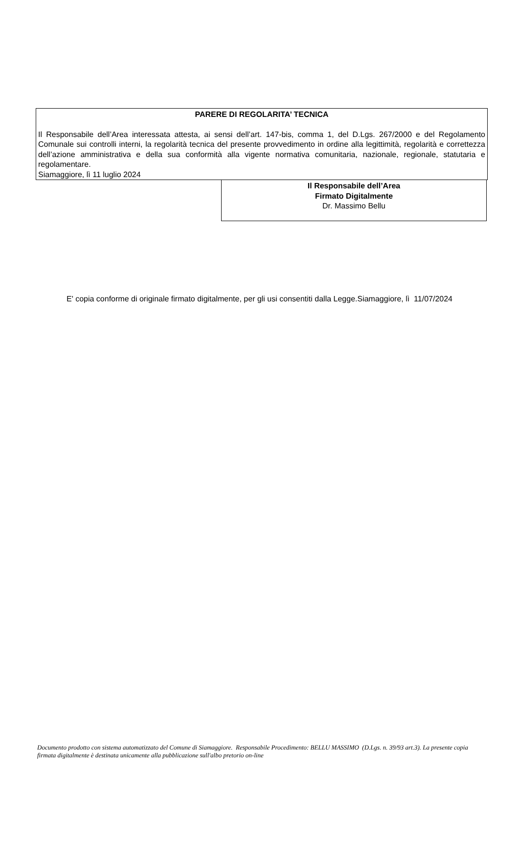PARERE DI REGOLARITA’ TECNICA
Il Responsabile dell’Area interessata attesta, ai sensi dell’art. 147-bis, comma 1, del D.Lgs. 267/2000 e del Regolamento Comunale sui controlli interni, la regolarità tecnica del presente provvedimento in ordine alla legittimità, regolarità e correttezza dell’azione amministrativa e della sua conformità alla vigente normativa comunitaria, nazionale, regionale, statutaria e regolamentare.
Siamaggiore, lì 11 luglio 2024
Il Responsabile dell’Area
Firmato Digitalmente
Dr. Massimo Bellu
E' copia conforme di originale firmato digitalmente, per gli usi consentiti dalla Legge.Siamaggiore, lì 11/07/2024
Documento prodotto con sistema automatizzato del Comune di Siamaggiore. Responsabile Procedimento: BELLU MASSIMO (D.Lgs. n. 39/93 art.3). La presente copia firmata digitalmente è destinata unicamente alla pubblicazione sull'albo pretorio on-line